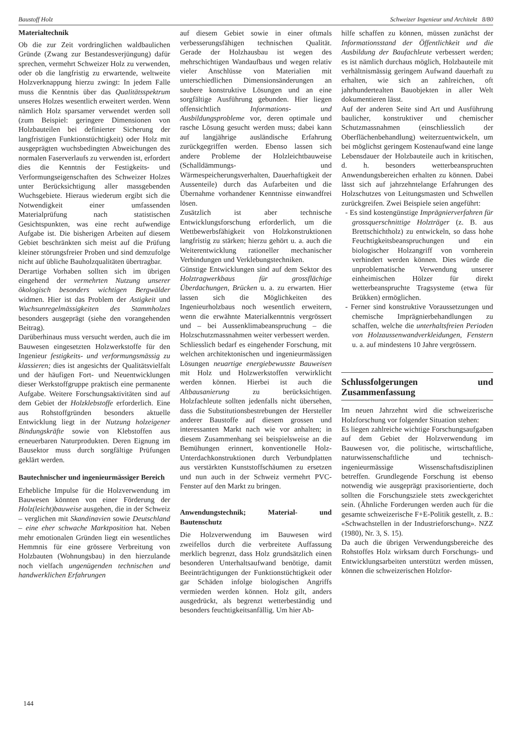Baustoff Holz Schweizer Ingenieur und Architekt 8/80
Materialtechnik
Ob die zur Zeit vordringlichen waldbaulichen Gründe (Zwang zur Bestandesverjüngung) dafür sprechen, vermehrt Schweizer Holz zu verwenden, oder ob die langfristig zu erwartende, weltweite Holzverknappung hierzu zwingt: In jedem Falle muss die Kenntnis über das Qualitätsspektrum unseres Holzes wesentlich erweitert werden. Wenn nämlich Holz sparsamer verwendet werden soll (zum Beispiel: geringere Dimensionen von Holzbauteilen bei definierter Sicherung der langfristigen Funktionstüchtigkeit) oder Holz mit ausgeprägten wuchsbedingten Abweichungen des normalen Faserverlaufs zu verwenden ist, erfordert dies die Kenntnis der Festigkeits- und Verformungseigenschaften des Schweizer Holzes unter Berücksichtigung aller massgebenden Wuchsgebiete. Hieraus wiederum ergibt sich die Notwendigkeit einer umfassenden Materialprüfung nach statistischen Gesichtspunkten, was eine recht aufwendige Aufgabe ist. Die bisherigen Arbeiten auf diesem Gebiet beschränkten sich meist auf die Prüfung kleiner störungsfreier Proben und sind demzufolge nicht auf übliche Bauholzqualitäten übertragbar.
Derartige Vorhaben sollten sich im übrigen eingehend der vermehrten Nutzung unserer ökologisch besonders wichtigen Bergwälder widmen. Hier ist das Problem der Astigkeit und Wuchsunregelmässigkeiten des Stammholzes besonders ausgeprägt (siehe den vorangehenden Beitrag).
Darüberhinaus muss versucht werden, auch die im Bauwesen eingesetzten Holzwerkstoffe für den Ingenieur festigkeits- und verformungsmässig zu klassieren; dies ist angesichts der Qualitätsvielfalt und der häufigen Fort- und Neuentwicklungen dieser Werkstoffgruppe praktisch eine permanente Aufgabe. Weitere Forschungsaktivitäten sind auf dem Gebiet der Holzklebstoffe erforderlich. Eine aus Rohstoffgründen besonders aktuelle Entwicklung liegt in der Nutzung holzeigener Bindungskräfte sowie von Klebstoffen aus erneuerbaren Naturprodukten. Deren Eignung im Bausektor muss durch sorgfältige Prüfungen geklärt werden.
Bautechnischer und ingenieurmässiger Bereich
Erhebliche Impulse für die Holzverwendung im Bauwesen könnten von einer Förderung der Holz(leicht)bauweise ausgehen, die in der Schweiz – verglichen mit Skandinavien sowie Deutschland – eine eher schwache Marktposition hat. Neben mehr emotionalen Gründen liegt ein wesentliches Hemmnis für eine grössere Verbreitung von Holzbauten (Wohnungsbau) in den hierzulande noch vielfach ungenügenden technischen und handwerklichen Erfahrungen
auf diesem Gebiet sowie in einer oftmals verbesserungsfähigen technischen Qualität. Gerade der Holzhausbau ist wegen des mehrschichtigen Wandaufbaus und wegen relativ vieler Anschlüsse von Materialien mit unterschiedlichen Dimensionsänderungen an saubere konstruktive Lösungen und an eine sorgfältige Ausführung gebunden. Hier liegen offensichtlich Informations- und Ausbildungsprobleme vor, deren optimale und rasche Lösung gesucht werden muss; dabei kann auf langjährige ausländische Erfahrung zurückgegriffen werden. Ebenso lassen sich andere Probleme der Holzleichtbauweise (Schalldämmungs- und Wärmespeicherungsverhalten, Dauerhaftigkeit der Aussenteile) durch das Aufarbeiten und die Übernahme vorhandener Kenntnisse einwandfrei lösen.
Zusätzlich ist aber technische Entwicklungsforschung erforderlich, um die Wettbewerbsfähigkeit von Holzkonstruktionen langfristig zu stärken; hierzu gehört u. a. auch die Weiterentwicklung rationeller mechanischer Verbindungen und Verklebungstechniken.
Günstige Entwicklungen sind auf dem Sektor des Holztragwerkbaus für grossflächige Überdachungen, Brücken u. a. zu erwarten. Hier lassen sich die Möglichkeiten des Ingenieurholzbaus noch wesentlich erweitern, wenn die erwähnte Materialkenntnis vergrössert und – bei Aussenklimabeanspruchung – die Holzschutzmassnahmen weiter verbessert werden.
Schliesslich bedarf es eingehender Forschung, mit welchen architektonischen und ingenieurmässigen Lösungen neuartige energiebewusste Bauweisen mit Holz und Holzwerkstoffen verwirklicht werden können. Hierbei ist auch die Altbausanierung zu berücksichtigen. Holzfachleute sollten jedenfalls nicht übersehen, dass die Substitutionsbestrebungen der Hersteller anderer Baustoffe auf diesem grossen und interessanten Markt nach wie vor anhalten; in diesem Zusammenhang sei beispielsweise an die Bemühungen erinnert, konventionelle Holz-Unterdachkonstruktionen durch Verbundplatten aus verstärkten Kunststoffschäumen zu ersetzen und nun auch in der Schweiz vermehrt PVC-Fenster auf den Markt zu bringen.
Anwendungstechnik; Material- und Bautenschutz
Die Holzverwendung im Bauwesen wird zweifellos durch die verbreitete Auffassung merklich begrenzt, dass Holz grundsätzlich einen besonderen Unterhaltsaufwand benötige, damit Beeinträchtigungen der Funktionstüchtigkeit oder gar Schäden infolge biologischen Angriffs vermieden werden können. Holz gilt, anders ausgedrückt, als begrenzt wetterbeständig und besonders feuchtigkeitsanfällig. Um hier Ab-
hilfe schaffen zu können, müssen zunächst der Informationsstand der Öffentlichkeit und die Ausbildung der Baufachleute verbessert werden; es ist nämlich durchaus möglich, Holzbauteile mit verhältnismässig geringem Aufwand dauerhaft zu erhalten, wie sich an zahlreichen, oft jahrhundertealten Bauobjekten in aller Welt dokumentieren lässt.
Auf der anderen Seite sind Art und Ausführung baulicher, konstruktiver und chemischer Schutzmassnahmen (einschliesslich der Oberflächenbehandlung) weiterzuentwickeln, um bei möglichst geringem Kostenaufwand eine lange Lebensdauer der Holzbauteile auch in kritischen, d. h. besonders wetterbeanspruchten Anwendungsbereichen erhalten zu können. Dabei lässt sich auf jahrzehntelange Erfahrungen des Holzschutzes von Leitungsmasten und Schwellen zurückgreifen. Zwei Beispiele seien angeführt:
- Es sind kostengünstige Imprägnierverfahren für grossquerschnittige Holzträger (z. B. aus Brettschichtholz) zu entwickeln, so dass hohe Feuchtigkeitsbeanspruchungen und ein biologischer Holzangriff von vornherein verhindert werden können. Dies würde die unproblematische Verwendung unserer einheimischen Hölzer für direkt wetterbeanspruchte Tragsysteme (etwa für Brükken) ermöglichen.
- Ferner sind konstruktive Voraussetzungen und chemische Imprägnierbehandlungen zu schaffen, welche die unterhaltsfreien Perioden von Holzaussenwandverkleidungen, Fenstern u. a. auf mindestens 10 Jahre vergrössern.
Schlussfolgerungen und Zusammenfassung
Im neuen Jahrzehnt wird die schweizerische Holzforschung vor folgender Situation stehen:
Es liegen zahlreiche wichtige Forschungsaufgaben auf dem Gebiet der Holzverwendung im Bauwesen vor, die politische, wirtschaftliche, naturwissenschaftliche und technisch-ingenieurmässige Wissenschaftsdisziplinen betreffen. Grundlegende Forschung ist ebenso notwendig wie ausgeprägt praxisorientierte, doch sollten die Forschungsziele stets zweckgerichtet sein. (Ähnliche Forderungen werden auch für die gesamte schweizerische F+E-Politik gestellt, z. B.: «Schwachstellen in der Industrieforschung». NZZ (1980), Nr. 3, S. 15).
Da auch die übrigen Verwendungsbereiche des Rohstoffes Holz wirksam durch Forschungs- und Entwicklungsarbeiten unterstützt werden müssen, können die schweizerischen Holzfor-
144